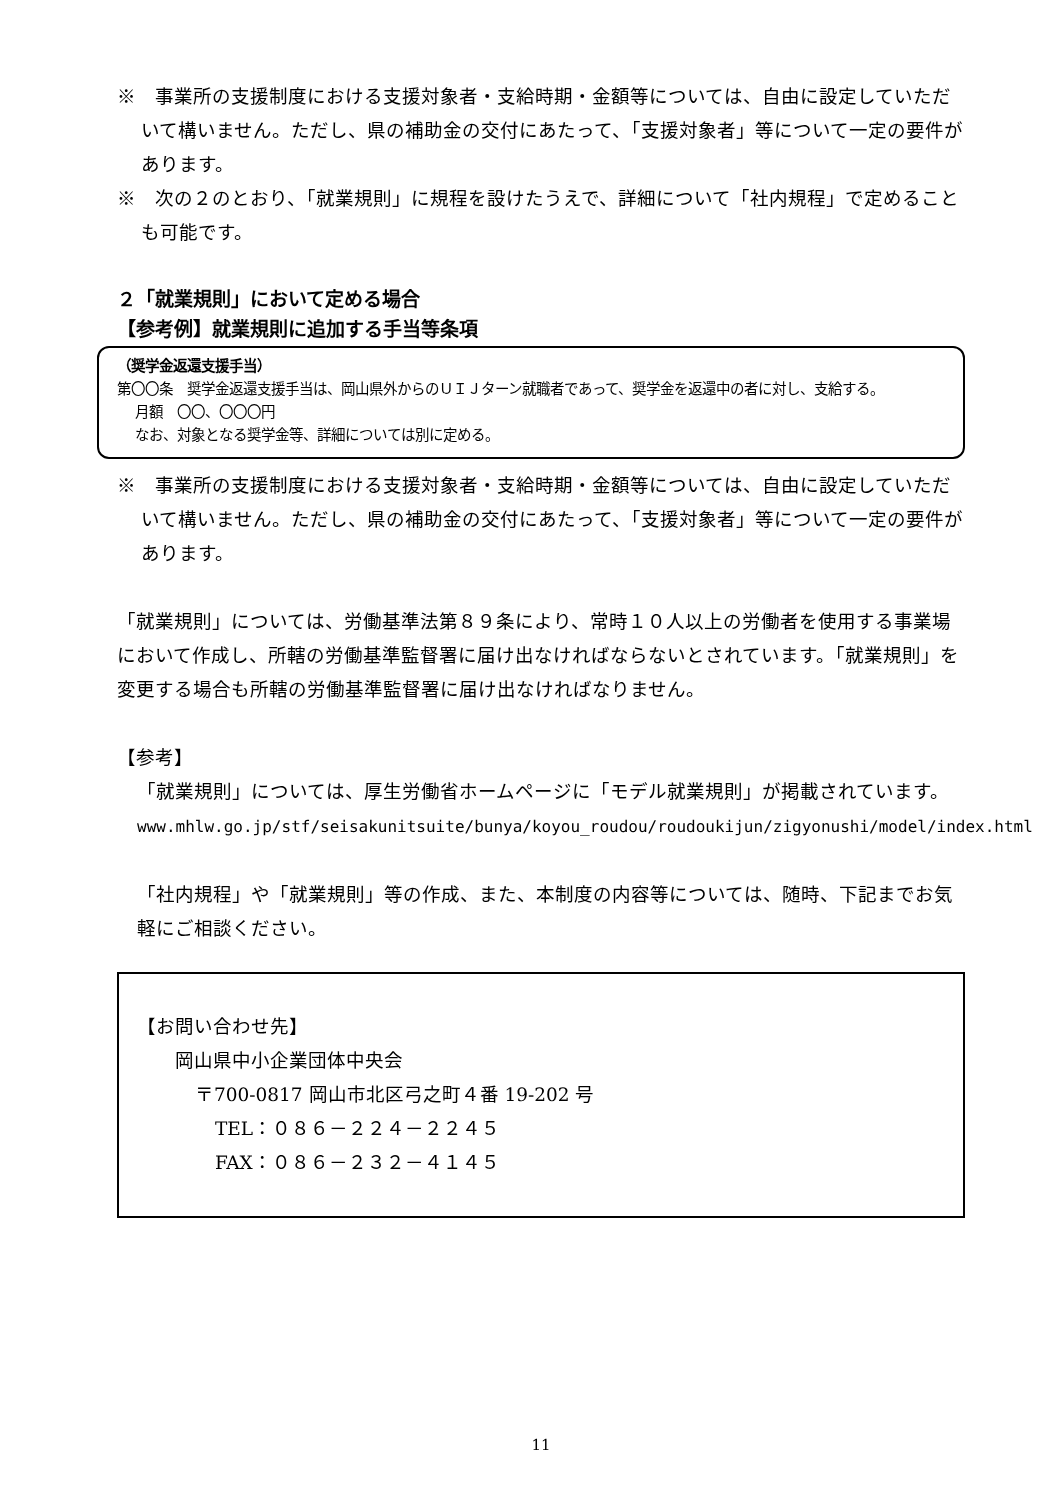※　事業所の支援制度における支援対象者・支給時期・金額等については、自由に設定していただいて構いません。ただし、県の補助金の交付にあたって、「支援対象者」等について一定の要件があります。
※　次の２のとおり、「就業規則」に規程を設けたうえで、詳細について「社内規程」で定めることも可能です。
２「就業規則」において定める場合
【参考例】就業規則に追加する手当等条項
（奨学金返還支援手当）
第〇〇条　奨学金返還支援手当は、岡山県外からのＵＩＪターン就職者であって、奨学金を返還中の者に対し、支給する。
月額　〇〇、〇〇〇円
なお、対象となる奨学金等、詳細については別に定める。
※　事業所の支援制度における支援対象者・支給時期・金額等については、自由に設定していただいて構いません。ただし、県の補助金の交付にあたって、「支援対象者」等について一定の要件があります。
「就業規則」については、労働基準法第８９条により、常時１０人以上の労働者を使用する事業場において作成し、所轄の労働基準監督署に届け出なければならないとされています。「就業規則」を変更する場合も所轄の労働基準監督署に届け出なければなりません。
【参考】
「就業規則」については、厚生労働省ホームページに「モデル就業規則」が掲載されています。
www.mhlw.go.jp/stf/seisakunitsuite/bunya/koyou_roudou/roudoukijun/zigyonushi/model/index.html
「社内規程」や「就業規則」等の作成、また、本制度の内容等については、随時、下記までお気軽にご相談ください。
【お問い合わせ先】
岡山県中小企業団体中央会
〒700-0817 岡山市北区弓之町４番 19-202 号
TEL：０８６－２２４－２２４５
FAX：０８６－２３２－４１４５
11